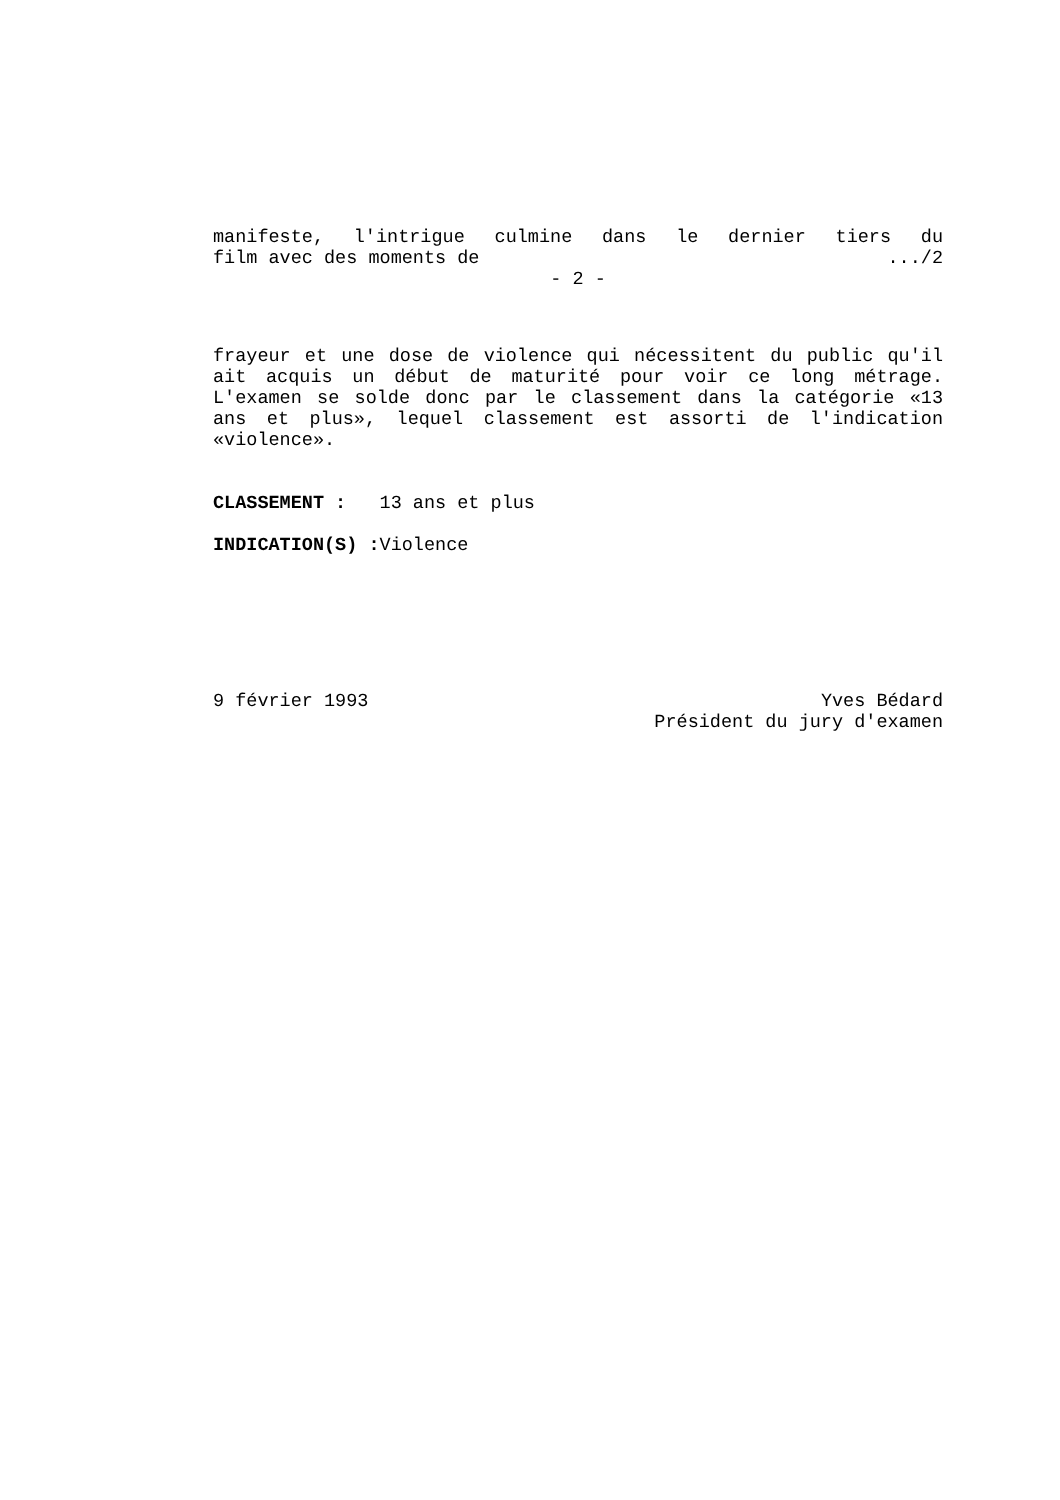manifeste, l'intrigue culmine dans le dernier tiers du
film avec des moments de.../2
- 2 -
frayeur et une dose de violence qui nécessitent du public qu'il ait acquis un début de maturité pour voir ce long métrage. L'examen se solde donc par le classement dans la catégorie «13 ans et plus», lequel classement est assorti de l'indication «violence».
CLASSEMENT : 13 ans et plus
INDICATION(S) : Violence
9 février 1993 Yves Bédard
Président du jury d'examen